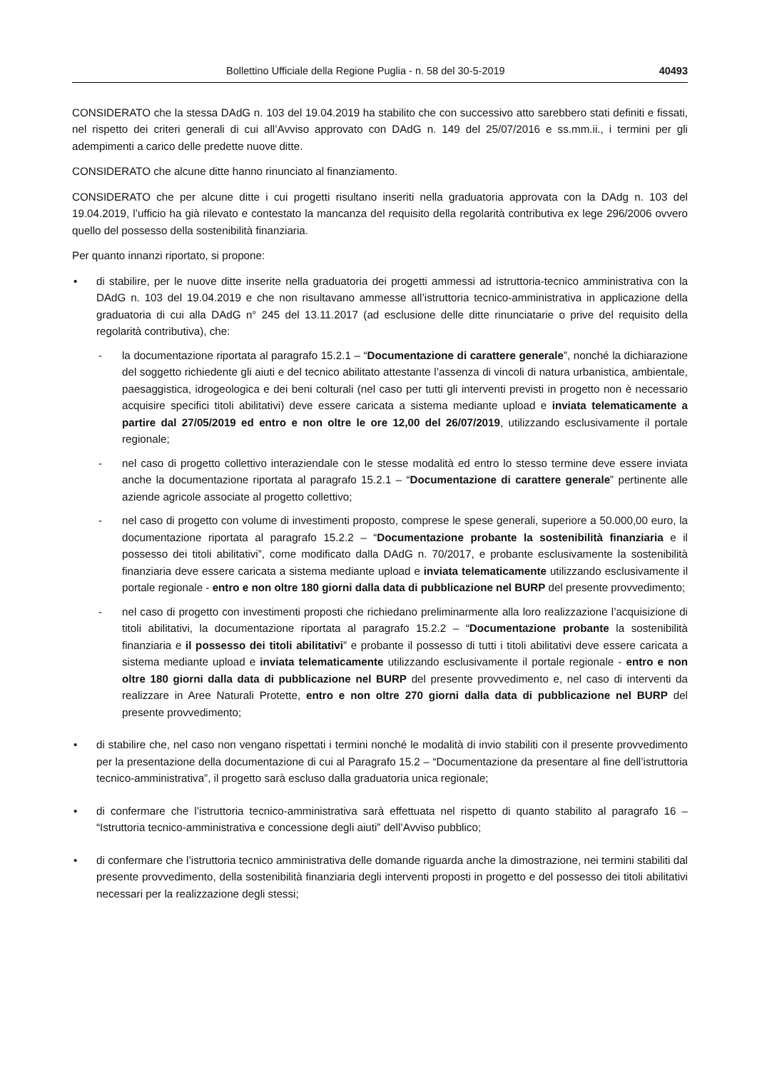Bollettino Ufficiale della Regione Puglia - n. 58 del 30-5-2019 40493
CONSIDERATO che la stessa DAdG n. 103 del 19.04.2019 ha stabilito che con successivo atto sarebbero stati definiti e fissati, nel rispetto dei criteri generali di cui all’Avviso approvato con DAdG n. 149 del 25/07/2016 e ss.mm.ii., i termini per gli adempimenti a carico delle predette nuove ditte.
CONSIDERATO che alcune ditte hanno rinunciato al finanziamento.
CONSIDERATO che per alcune ditte i cui progetti risultano inseriti nella graduatoria approvata con la DAdg n. 103 del 19.04.2019, l’ufficio ha già rilevato e contestato la mancanza del requisito della regolarità contributiva ex lege 296/2006 ovvero quello del possesso della sostenibilità finanziaria.
Per quanto innanzi riportato, si propone:
• di stabilire, per le nuove ditte inserite nella graduatoria dei progetti ammessi ad istruttoria-tecnico amministrativa con la DAdG n. 103 del 19.04.2019 e che non risultavano ammesse all’istruttoria tecnico-amministrativa in applicazione della graduatoria di cui alla DAdG n° 245 del 13.11.2017 (ad esclusione delle ditte rinunciatarie o prive del requisito della regolarità contributiva), che:
- la documentazione riportata al paragrafo 15.2.1 – “Documentazione di carattere generale”, nonché la dichiarazione del soggetto richiedente gli aiuti e del tecnico abilitato attestante l’assenza di vincoli di natura urbanistica, ambientale, paesaggistica, idrogeologica e dei beni colturali (nel caso per tutti gli interventi previsti in progetto non è necessario acquisire specifici titoli abilitativi) deve essere caricata a sistema mediante upload e inviata telematicamente a partire dal 27/05/2019 ed entro e non oltre le ore 12,00 del 26/07/2019, utilizzando esclusivamente il portale regionale;
- nel caso di progetto collettivo interaziendale con le stesse modalità ed entro lo stesso termine deve essere inviata anche la documentazione riportata al paragrafo 15.2.1 – “Documentazione di carattere generale” pertinente alle aziende agricole associate al progetto collettivo;
- nel caso di progetto con volume di investimenti proposto, comprese le spese generali, superiore a 50.000,00 euro, la documentazione riportata al paragrafo 15.2.2 – “Documentazione probante la sostenibilità finanziaria e il possesso dei titoli abilitativi”, come modificato dalla DAdG n. 70/2017, e probante esclusivamente la sostenibilità finanziaria deve essere caricata a sistema mediante upload e inviata telematicamente utilizzando esclusivamente il portale regionale - entro e non oltre 180 giorni dalla data di pubblicazione nel BURP del presente provvedimento;
- nel caso di progetto con investimenti proposti che richiedano preliminarmente alla loro realizzazione l’acquisizione di titoli abilitativi, la documentazione riportata al paragrafo 15.2.2 – “Documentazione probante la sostenibilità finanziaria e il possesso dei titoli abilitativi” e probante il possesso di tutti i titoli abilitativi deve essere caricata a sistema mediante upload e inviata telematicamente utilizzando esclusivamente il portale regionale - entro e non oltre 180 giorni dalla data di pubblicazione nel BURP del presente provvedimento e, nel caso di interventi da realizzare in Aree Naturali Protette, entro e non oltre 270 giorni dalla data di pubblicazione nel BURP del presente provvedimento;
• di stabilire che, nel caso non vengano rispettati i termini nonché le modalità di invio stabiliti con il presente provvedimento per la presentazione della documentazione di cui al Paragrafo 15.2 – “Documentazione da presentare al fine dell’istruttoria tecnico-amministrativa”, il progetto sarà escluso dalla graduatoria unica regionale;
• di confermare che l’istruttoria tecnico-amministrativa sarà effettuata nel rispetto di quanto stabilito al paragrafo 16 – “Istruttoria tecnico-amministrativa e concessione degli aiuti” dell’Avviso pubblico;
• di confermare che l’istruttoria tecnico amministrativa delle domande riguarda anche la dimostrazione, nei termini stabiliti dal presente provvedimento, della sostenibilità finanziaria degli interventi proposti in progetto e del possesso dei titoli abilitativi necessari per la realizzazione degli stessi;